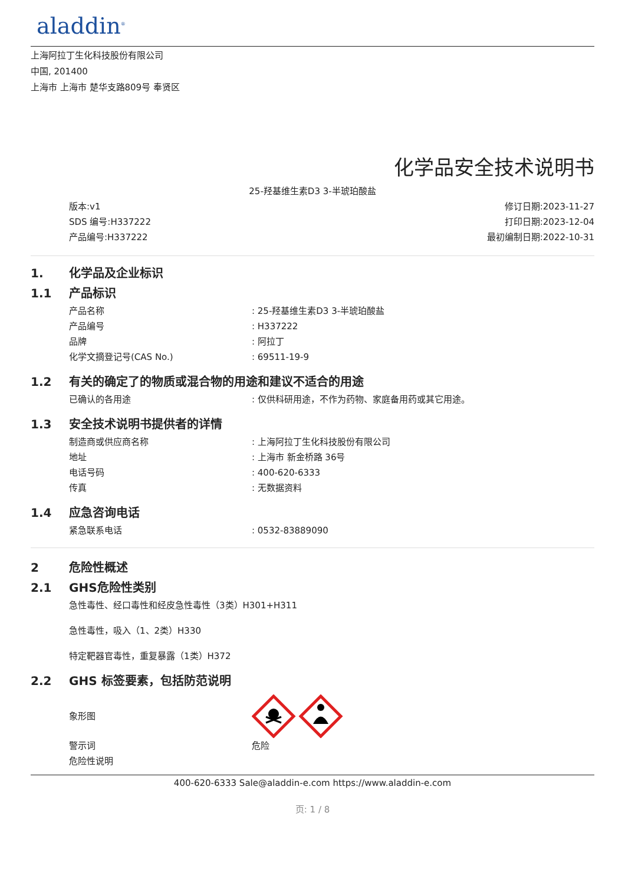aladdin<sup>®</sup>
上海阿拉丁生化科技股份有限公司
中国, 201400
上海市 上海市 楚华支路809号 奉贤区
化学品安全技术说明书
25-羟基维生素D3 3-半琥珀酸盐
版本:v1
SDS 编号:H337222
产品编号:H337222
修订日期:2023-11-27
打印日期:2023-12-04
最初编制日期:2022-10-31
1. 化学品及企业标识
1.1 产品标识
产品名称: 25-羟基维生素D3 3-半琥珀酸盐
产品编号: H337222
品牌: 阿拉丁
化学文摘登记号(CAS No.): 69511-19-9
1.2 有关的确定了的物质或混合物的用途和建议不适合的用途
已确认的各用途: 仅供科研用途，不作为药物、家庭备用药或其它用途。
1.3 安全技术说明书提供者的详情
制造商或供应商名称: 上海阿拉丁生化科技股份有限公司
地址: 上海市 新金桥路 36号
电话号码: 400-620-6333
传真: 无数据资料
1.4 应急咨询电话
紧急联系电话: 0532-83889090
2 危险性概述
2.1 GHS危险性类别
急性毒性、经口毒性和经皮急性毒性（3类）H301+H311
急性毒性，吸入（1、2类）H330
特定靶器官毒性，重复暴露（1类）H372
2.2 GHS 标签要素，包括防范说明
象形图
警示词 危险
危险性说明
400-620-6333 Sale@aladdin-e.com https://www.aladdin-e.com
页: 1 / 8